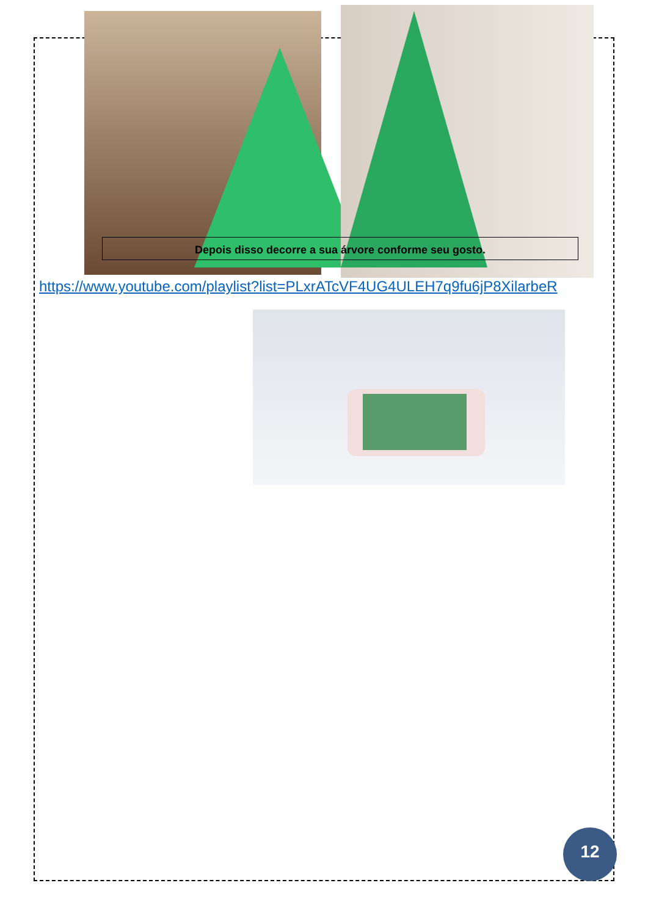Depois disso decorre a sua árvore conforme seu gosto.
https://www.youtube.com/playlist?list=PLxrATcVF4UG4ULEH7q9fu6jP8XilarbeR
12